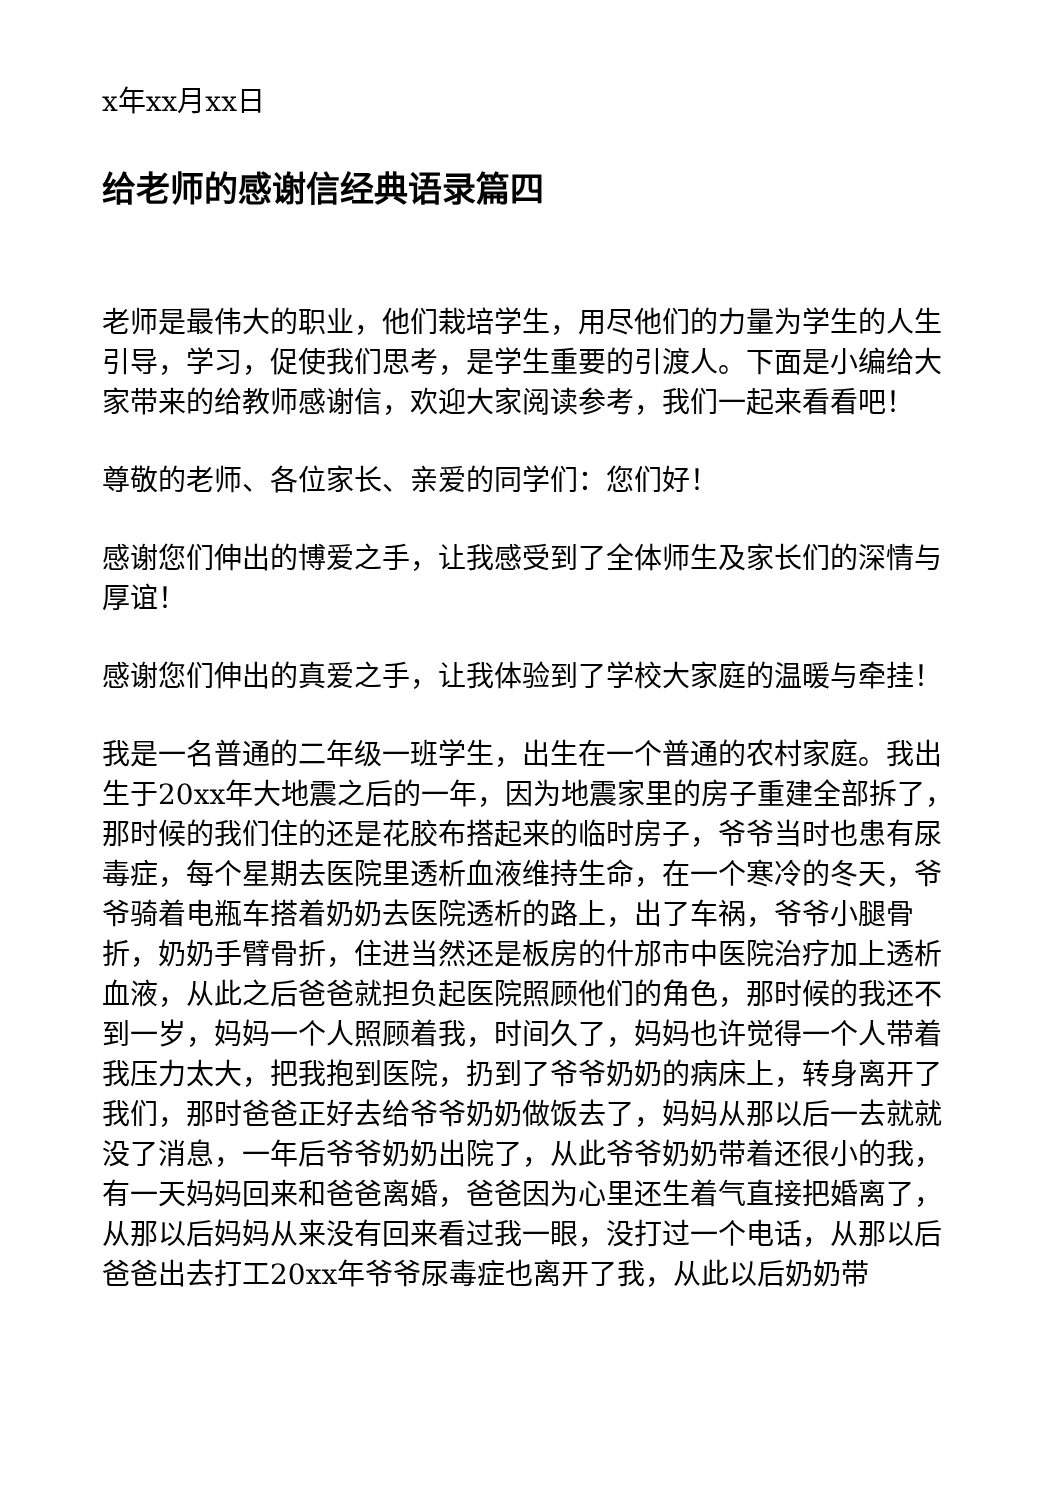x年xx月xx日
给老师的感谢信经典语录篇四
老师是最伟大的职业，他们栽培学生，用尽他们的力量为学生的人生引导，学习，促使我们思考，是学生重要的引渡人。下面是小编给大家带来的给教师感谢信，欢迎大家阅读参考，我们一起来看看吧！
尊敬的老师、各位家长、亲爱的同学们：您们好！
感谢您们伸出的博爱之手，让我感受到了全体师生及家长们的深情与厚谊！
感谢您们伸出的真爱之手，让我体验到了学校大家庭的温暖与牵挂！
我是一名普通的二年级一班学生，出生在一个普通的农村家庭。我出生于20xx年大地震之后的一年，因为地震家里的房子重建全部拆了，那时候的我们住的还是花胶布搭起来的临时房子，爷爷当时也患有尿毒症，每个星期去医院里透析血液维持生命，在一个寒冷的冬天，爷爷骑着电瓶车搭着奶奶去医院透析的路上，出了车祸，爷爷小腿骨折，奶奶手臂骨折，住进当然还是板房的什邡市中医院治疗加上透析血液，从此之后爸爸就担负起医院照顾他们的角色，那时候的我还不到一岁，妈妈一个人照顾着我，时间久了，妈妈也许觉得一个人带着我压力太大，把我抱到医院，扔到了爷爷奶奶的病床上，转身离开了我们，那时爸爸正好去给爷爷奶奶做饭去了，妈妈从那以后一去就就没了消息，一年后爷爷奶奶出院了，从此爷爷奶奶带着还很小的我，有一天妈妈回来和爸爸离婚，爸爸因为心里还生着气直接把婚离了，从那以后妈妈从来没有回来看过我一眼，没打过一个电话，从那以后爸爸出去打工20xx年爷爷尿毒症也离开了我，从此以后奶奶带